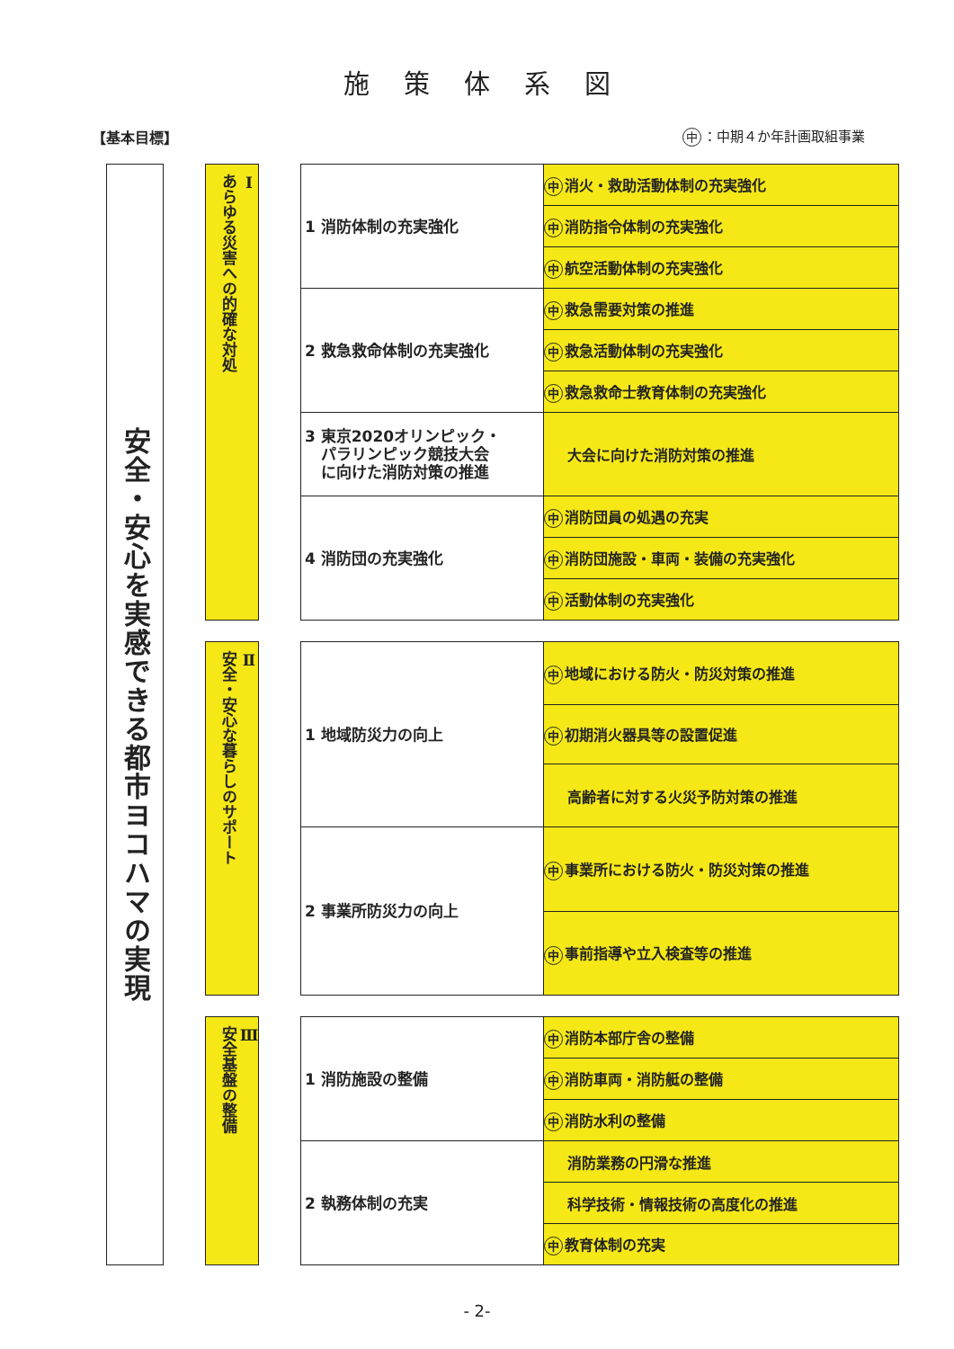施策体系図
【基本目標】 中 ：中期４か年計画取組事業
| 安全・安心を実感できる都市ヨコハマの実現 | | Ⅰ あらゆる災害への的確な対処 | | 1 消防体制の充実強化 | 中 消火・救助活動体制の充実強化 |
| | | | | | 中 消防指令体制の充実強化 |
| | | | | | 中 航空活動体制の充実強化 |
| | | | | 2 救急救命体制の充実強化 | 中 救急需要対策の推進 |
| | | | | | 中 救急活動体制の充実強化 |
| | | | | | 中 救急救命士教育体制の充実強化 |
| | | | | 3 東京2020オリンピック・ パラリンピック競技大会 に向けた消防対策の推進 | 大会に向けた消防対策の推進 |
| | | | | 4 消防団の充実強化 | 中 消防団員の処遇の充実 |
| | | | | | 中 消防団施設・車両・装備の充実強化 |
| | | | | | 中 活動体制の充実強化 |
| | | Ⅱ 安全・安心な暮らしのサポート | | 1 地域防災力の向上 | 中 地域における防火・防災対策の推進 |
| | | | | | 中 初期消火器具等の設置促進 |
| | | | | | 高齢者に対する火災予防対策の推進 |
| | | | | 2 事業所防災力の向上 | 中 事業所における防火・防災対策の推進 |
| | | | | | 中 事前指導や立入検査等の推進 |
| | | Ⅲ 安全基盤の整備 | | 1 消防施設の整備 | 中 消防本部庁舎の整備 |
| | | | | | 中 消防車両・消防艇の整備 |
| | | | | | 中 消防水利の整備 |
| | | | | 2 執務体制の充実 | 消防業務の円滑な推進 |
| | | | | | 科学技術・情報技術の高度化の推進 |
| | | | | | 中 教育体制の充実 |
- 2-